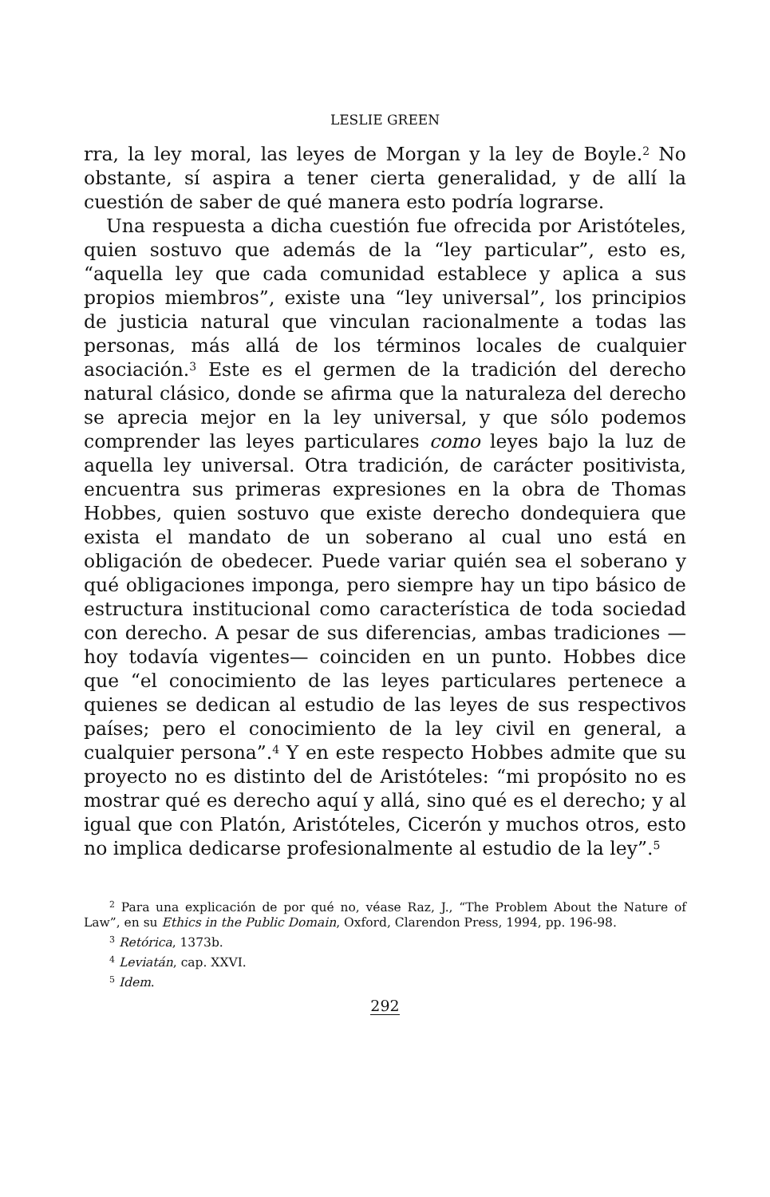LESLIE GREEN
rra, la ley moral, las leyes de Morgan y la ley de Boyle.<sup>2</sup> No obstante, sí aspira a tener cierta generalidad, y de allí la cuestión de saber de qué manera esto podría lograrse.
Una respuesta a dicha cuestión fue ofrecida por Aristóteles, quien sostuvo que además de la “ley particular”, esto es, “aquella ley que cada comunidad establece y aplica a sus propios miembros”, existe una “ley universal”, los principios de justicia natural que vinculan racionalmente a todas las personas, más allá de los términos locales de cualquier asociación.<sup>3</sup> Este es el germen de la tradición del derecho natural clásico, donde se afirma que la naturaleza del derecho se aprecia mejor en la ley universal, y que sólo podemos comprender las leyes particulares como leyes bajo la luz de aquella ley universal. Otra tradición, de carácter positivista, encuentra sus primeras expresiones en la obra de Thomas Hobbes, quien sostuvo que existe derecho dondequiera que exista el mandato de un soberano al cual uno está en obligación de obedecer. Puede variar quién sea el soberano y qué obligaciones imponga, pero siempre hay un tipo básico de estructura institucional como característica de toda sociedad con derecho. A pesar de sus diferencias, ambas tradiciones —hoy todavía vigentes— coinciden en un punto. Hobbes dice que “el conocimiento de las leyes particulares pertenece a quienes se dedican al estudio de las leyes de sus respectivos países; pero el conocimiento de la ley civil en general, a cualquier persona”.<sup>4</sup> Y en este respecto Hobbes admite que su proyecto no es distinto del de Aristóteles: “mi propósito no es mostrar qué es derecho aquí y allá, sino qué es el derecho; y al igual que con Platón, Aristóteles, Cicerón y muchos otros, esto no implica dedicarse profesionalmente al estudio de la ley”.<sup>5</sup>
<sup>2</sup> Para una explicación de por qué no, véase Raz, J., “The Problem About the Nature of Law”, en su Ethics in the Public Domain, Oxford, Clarendon Press, 1994, pp. 196-98.
<sup>3</sup> Retórica, 1373b.
<sup>4</sup> Leviatán, cap. XXVI.
<sup>5</sup> Idem.
292